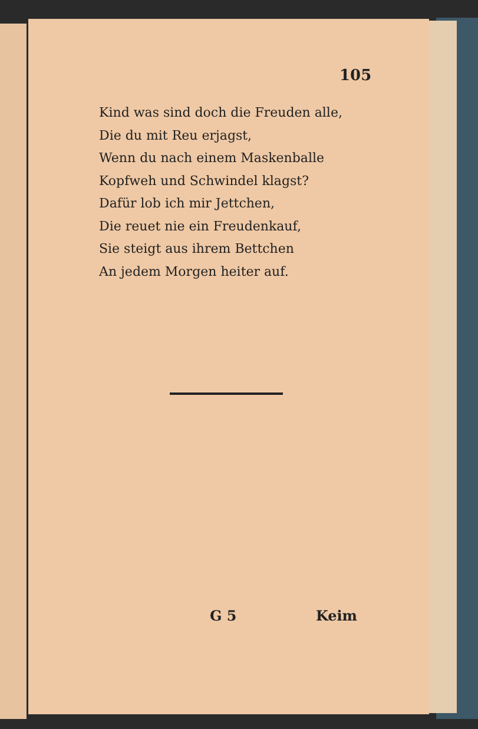105
Kind was sind doch die Freuden alle,
Die du mit Reu erjagst,
Wenn du nach einem Maskenballe
Kopfweh und Schwindel klagst?
Dafür lob ich mir Jettchen,
Die reuet nie ein Freudenkauf,
Sie steigt aus ihrem Bettchen
An jedem Morgen heiter auf.
G 5 Keim